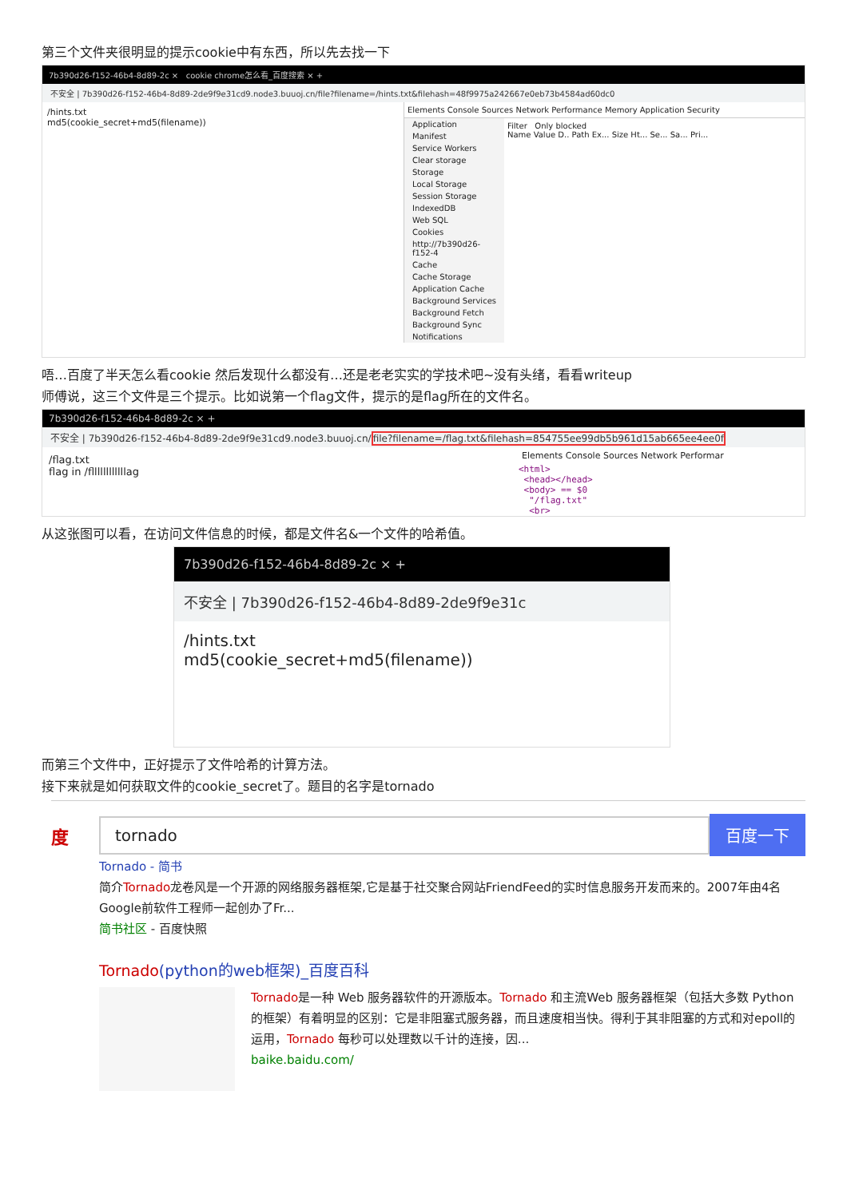第三个文件夹很明显的提示cookie中有东西，所以先去找一下
7b390d26-f152-46b4-8d89-2c × cookie chrome怎么看_百度搜索 × +
不安全 | 7b390d26-f152-46b4-8d89-2de9f9e31cd9.node3.buuoj.cn/file?filename=/hints.txt&filehash=48f9975a242667e0eb73b4584ad60dc0
/hints.txt
md5(cookie_secret+md5(filename))
Elements Console Sources Network Performance Memory Application Security
Application
Manifest
Service Workers
Clear storage
Storage
Local Storage
Session Storage
IndexedDB
Web SQL
Cookies
http://7b390d26-f152-4
Cache
Cache Storage
Application Cache
Background Services
Background Fetch
Background Sync
Notifications
Filter Only blocked
Name Value D.. Path Ex... Size Ht... Se... Sa... Pri...
唔…百度了半天怎么看cookie 然后发现什么都没有…还是老老实实的学技术吧~没有头绪，看看writeup
师傅说，这三个文件是三个提示。比如说第一个flag文件，提示的是flag所在的文件名。
7b390d26-f152-46b4-8d89-2c × +
不安全 | 7b390d26-f152-46b4-8d89-2de9f9e31cd9.node3.buuoj.cn/file?filename=/flag.txt&filehash=854755ee99db5b961d15ab665ee4ee0f
/flag.txt
flag in /fllllllllllllag
Elements Console Sources Network Performar
<html>
<head></head>
<body> == $0
"/flag.txt"
<br>
从这张图可以看，在访问文件信息的时候，都是文件名&一个文件的哈希值。
7b390d26-f152-46b4-8d89-2c × +
不安全 | 7b390d26-f152-46b4-8d89-2de9f9e31c
/hints.txt
md5(cookie_secret+md5(filename))
而第三个文件中，正好提示了文件哈希的计算方法。
接下来就是如何获取文件的cookie_secret了。题目的名字是tornado
度
tornado 百度一下
Tornado - 简书
简介Tornado龙卷风是一个开源的网络服务器框架,它是基于社交聚合网站FriendFeed的实时信息服务开发而来的。2007年由4名Google前软件工程师一起创办了Fr...
简书社区 - 百度快照
Tornado(python的web框架)_百度百科
Tornado是一种 Web 服务器软件的开源版本。Tornado 和主流Web 服务器框架（包括大多数 Python 的框架）有着明显的区别：它是非阻塞式服务器，而且速度相当快。得利于其非阻塞的方式和对epoll的运用，Tornado 每秒可以处理数以千计的连接，因...
baike.baidu.com/